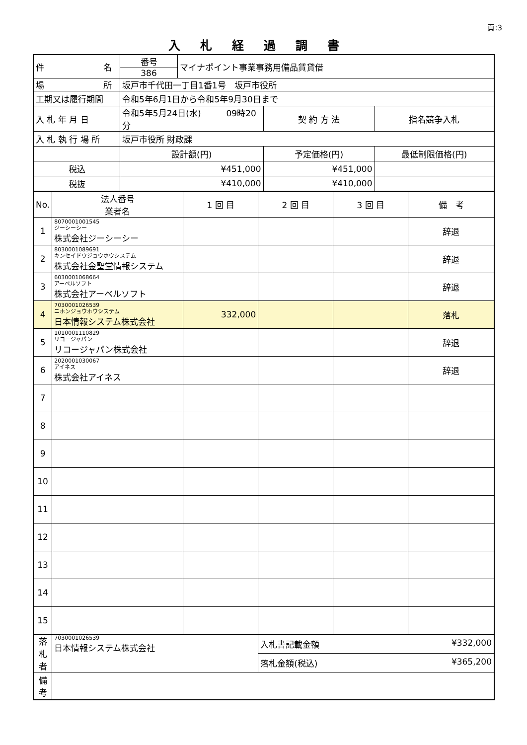頁:3
入札経過調書
| 件 名 | 番号 386 | マイナポイント事業事務用備品賃貸借 | | |
| 場 所 | 坂戸市千代田一丁目1番1号 坂戸市役所 | | | |
| 工期又は履行期間 | 令和5年6月1日から令和5年9月30日まで | | | |
| 入 札 年 月 日 | 令和5年5月24日(水) 09時20分 | | 契 約 方 法 | 指名競争入札 |
| 入 札 執 行 場 所 | 坂戸市役所 財政課 | | | |
| | 設計額(円) | | 予定価格(円) | 最低制限価格(円) |
| 税込 | ¥451,000 | | ¥451,000 | |
| 税抜 | ¥410,000 | | ¥410,000 | |
| No. | 法人番号 業者名 | 1 回 目 | 2 回 目 | 3 回 目 | 備 考 |
| --- | --- | --- | --- | --- | --- |
| 1 | 8070001001545 ジーシーシー 株式会社ジーシーシー | | | | 辞退 |
| 2 | 8030001089691 キンセイドウジョウホウシステム 株式会社金聖堂情報システム | | | | 辞退 |
| 3 | 6030001068664 アーベルソフト 株式会社アーベルソフト | | | | 辞退 |
| 4 | 7030001026539 ニホンジョウホウシステム 日本情報システム株式会社 | 332,000 | | | 落札 |
| 5 | 1010001110829 リコージャパン リコージャパン株式会社 | | | | 辞退 |
| 6 | 2020001030067 アイネス 株式会社アイネス | | | | 辞退 |
| 7 | | | | | |
| 8 | | | | | |
| 9 | | | | | |
| 10 | | | | | |
| 11 | | | | | |
| 12 | | | | | |
| 13 | | | | | |
| 14 | | | | | |
| 15 | | | | | |
| 落 札 者 | 7030001026539 日本情報システム株式会社 | | 入札書記載金額 ¥332,000 | | |
| | | | 落札金額(税込) ¥365,200 | | |
| 備 考 | | | | | |